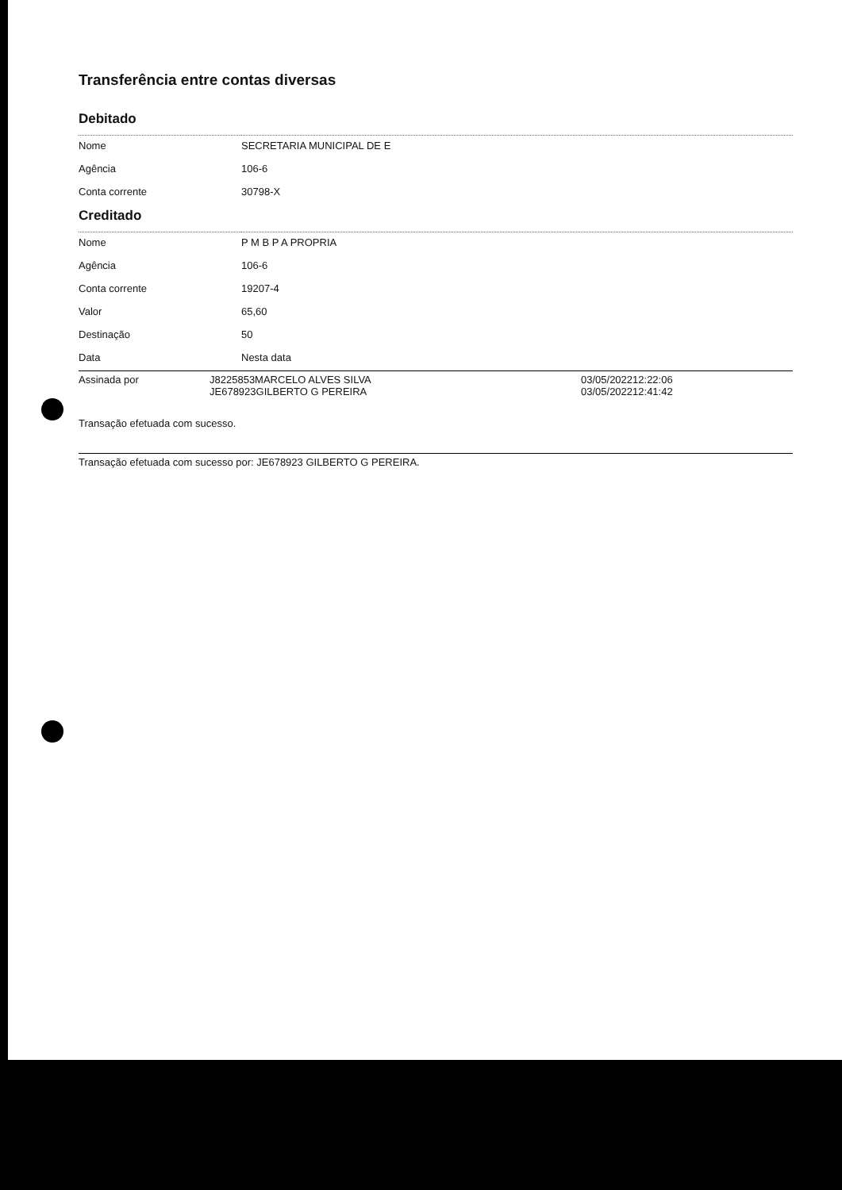Transferência entre contas diversas
Debitado
| Nome | SECRETARIA MUNICIPAL DE E |
| Agência | 106-6 |
| Conta corrente | 30798-X |
Creditado
| Nome | P M B P A PROPRIA |
| Agência | 106-6 |
| Conta corrente | 19207-4 |
| Valor | 65,60 |
| Destinação | 50 |
| Data | Nesta data |
| Assinada por | J8225853MARCELO ALVES SILVA JE678923GILBERTO G PEREIRA | 03/05/202212:22:06 03/05/202212:41:42 |
Transação efetuada com sucesso.
Transação efetuada com sucesso por: JE678923 GILBERTO G PEREIRA.